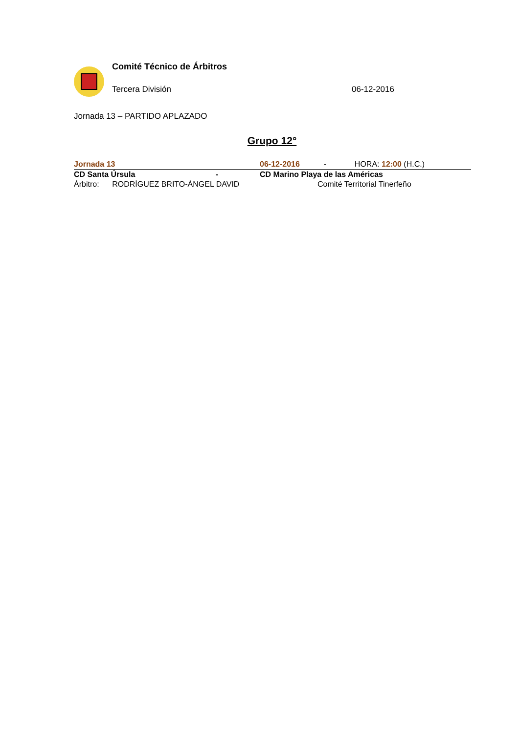Comité Técnico de Árbitros
Tercera División 06-12-2016
Jornada 13 – PARTIDO APLAZADO
Grupo 12°
| Jornada 13 | | 06-12-2016 - HORA: 12:00 (H.C.) |
| CD Santa Úrsula | - | CD Marino Playa de las Américas |
| Árbitro: RODRÍGUEZ BRITO-ÁNGEL DAVID | | Comité Territorial Tinerfeño |